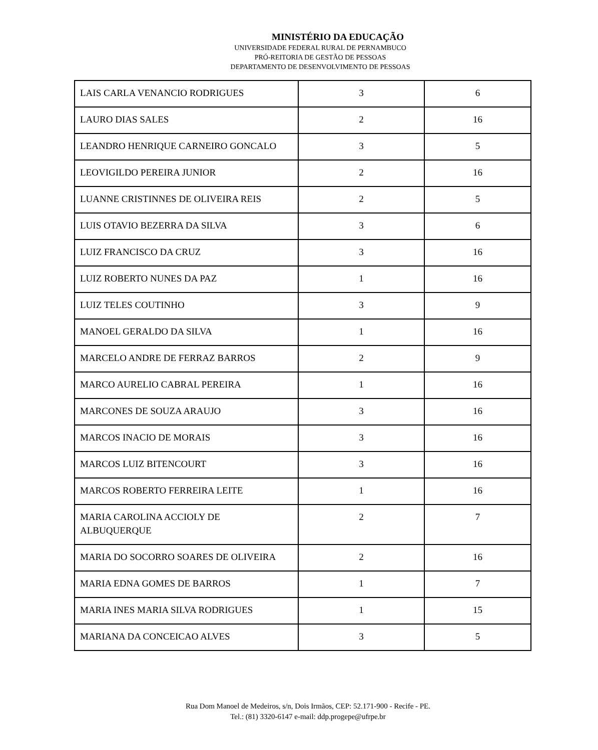MINISTÉRIO DA EDUCAÇÃO
UNIVERSIDADE FEDERAL RURAL DE PERNAMBUCO
PRÓ-REITORIA DE GESTÃO DE PESSOAS
DEPARTAMENTO DE DESENVOLVIMENTO DE PESSOAS
| LAIS CARLA VENANCIO RODRIGUES | 3 | 6 |
| LAURO DIAS SALES | 2 | 16 |
| LEANDRO HENRIQUE CARNEIRO GONCALO | 3 | 5 |
| LEOVIGILDO PEREIRA JUNIOR | 2 | 16 |
| LUANNE CRISTINNES DE OLIVEIRA REIS | 2 | 5 |
| LUIS OTAVIO BEZERRA DA SILVA | 3 | 6 |
| LUIZ FRANCISCO DA CRUZ | 3 | 16 |
| LUIZ ROBERTO NUNES DA PAZ | 1 | 16 |
| LUIZ TELES COUTINHO | 3 | 9 |
| MANOEL GERALDO DA SILVA | 1 | 16 |
| MARCELO ANDRE DE FERRAZ BARROS | 2 | 9 |
| MARCO AURELIO CABRAL PEREIRA | 1 | 16 |
| MARCONES DE SOUZA ARAUJO | 3 | 16 |
| MARCOS INACIO DE MORAIS | 3 | 16 |
| MARCOS LUIZ BITENCOURT | 3 | 16 |
| MARCOS ROBERTO FERREIRA LEITE | 1 | 16 |
| MARIA CAROLINA ACCIOLY DE ALBUQUERQUE | 2 | 7 |
| MARIA DO SOCORRO SOARES DE OLIVEIRA | 2 | 16 |
| MARIA EDNA GOMES DE BARROS | 1 | 7 |
| MARIA INES MARIA SILVA RODRIGUES | 1 | 15 |
| MARIANA DA CONCEICAO ALVES | 3 | 5 |
Rua Dom Manoel de Medeiros, s/n, Dois Irmãos, CEP: 52.171-900 - Recife - PE.
Tel.: (81) 3320-6147 e-mail: ddp.progepe@ufrpe.br